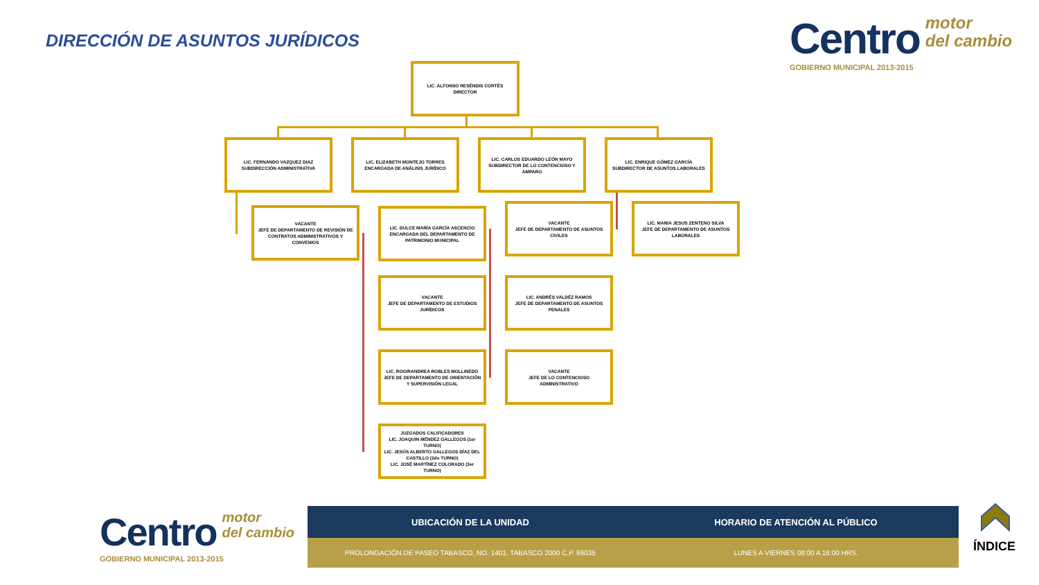DIRECCIÓN DE ASUNTOS JURÍDICOS
Centro motor
del cambio
GOBIERNO MUNICIPAL 2013-2015
LIC. ALFONSO RESÉNDIS CORTÉS
DIRECTOR
LIC. FERNANDO VAZQUEZ DIAZ
SUBDIRECCIÓN ADMINISTRATIVA
LIC. ELIZABETH MONTEJO TORRES
ENCARGADA DE ANÁLISIS JURÍDICO
LIC. CARLOS EDUARDO LEÓN MAYO
SUBDIRECTOR DE LO CONTENCIOSO Y AMPARO
LIC. ENRIQUE GÓMEZ GARCÍA
SUBDIRECTOR DE ASUNTOS LABORALES
VACANTE
JEFE DE DEPARTAMENTO DE REVISIÓN DE CONTRATOS ADMINISTRATIVOS Y CONVENIOS
LIC. DULCE MARÍA GARCÍA ASCENCIO
ENCARGADA DEL DEPARTAMENTO DE PATRIMONIO MUNICIPAL
VACANTE
JEFE DE DEPARTAMENTO DE ASUNTOS CIVILES
LIC. MARIA JESUS ZENTENO SILVA
JEFE DE DEPARTAMENTO DE ASUNTOS LABORALES
VACANTE
JEFE DE DEPARTAMENTO DE ESTUDIOS JURÍDICOS
LIC. ANDRÉS VALDÉZ RAMOS
JEFE DE DEPARTAMENTO DE ASUNTOS PENALES
LIC. ROGIRANDREA ROBLES MOLLINEDO
JEFE DE DEPARTAMENTO DE ORIENTACIÓN Y SUPERVISIÓN LEGAL
VACANTE
JEFE DE LO CONTENCIOSO ADMINISTRATIVO
JUZGADOS CALIFICADORES
LIC. JOAQUIN MÉNDEZ GALLEGOS (1er TURNO)
LIC. JESÚS ALBERTO GALLEGOS DÍAZ DEL CASTILLO (2do TURNO)
LIC. JOSÉ MARTÍNEZ COLORADO (3er TURNO)
Centro motor
del cambio
GOBIERNO MUNICIPAL 2013-2015
UBICACIÓN DE LA UNIDAD HORARIO DE ATENCIÓN AL PÚBLICO
PROLONGACIÓN DE PASEO TABASCO, NO. 1401, TABASCO 2000 C.P. 86035 LUNES A VIERNES 08:00 A 16:00 HRS.
ÍNDICE